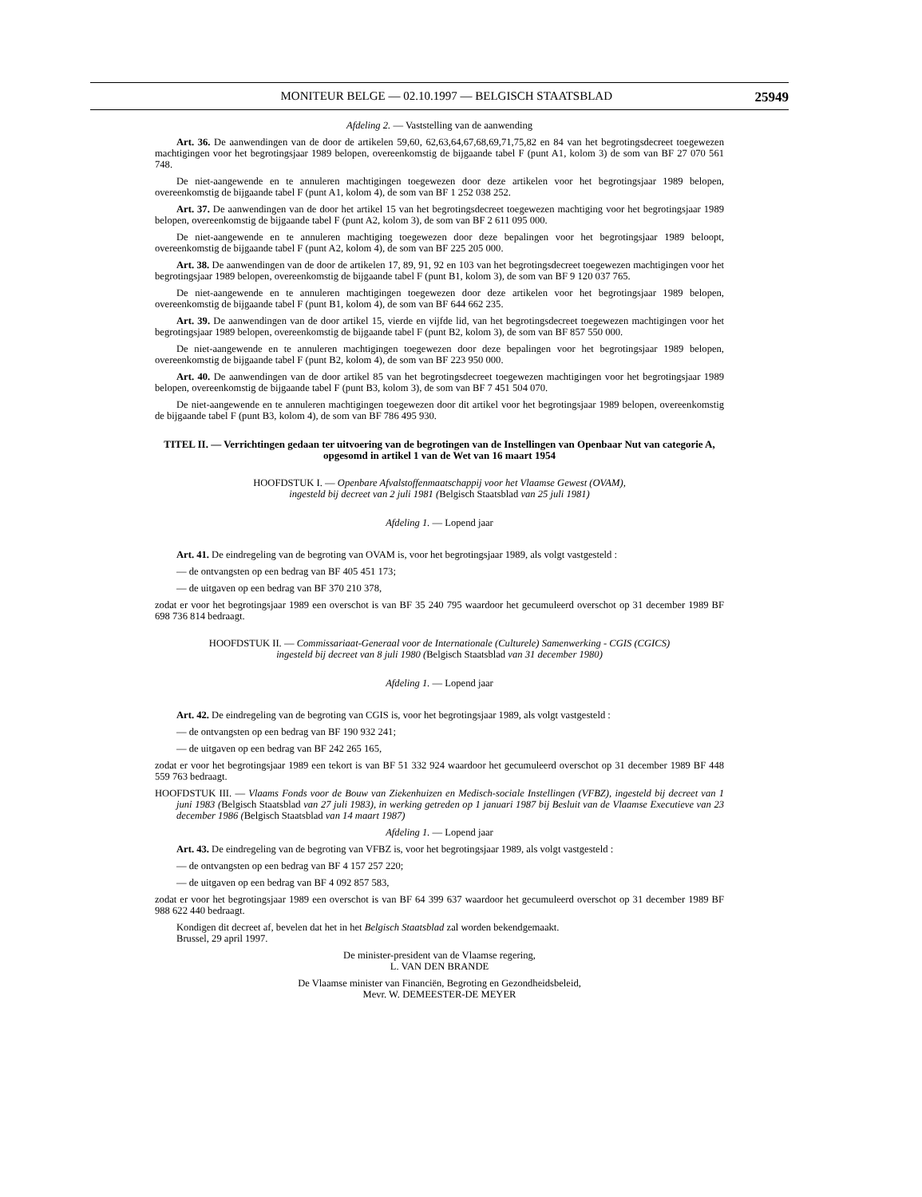MONITEUR BELGE — 02.10.1997 — BELGISCH STAATSBLAD 25949
Afdeling 2. — Vaststelling van de aanwending
Art. 36. De aanwendingen van de door de artikelen 59,60, 62,63,64,67,68,69,71,75,82 en 84 van het begrotingsdecreet toegewezen machtigingen voor het begrotingsjaar 1989 belopen, overeenkomstig de bijgaande tabel F (punt A1, kolom 3) de som van BF 27 070 561 748.
De niet-aangewende en te annuleren machtigingen toegewezen door deze artikelen voor het begrotingsjaar 1989 belopen, overeenkomstig de bijgaande tabel F (punt A1, kolom 4), de som van BF 1 252 038 252.
Art. 37. De aanwendingen van de door het artikel 15 van het begrotingsdecreet toegewezen machtiging voor het begrotingsjaar 1989 belopen, overeenkomstig de bijgaande tabel F (punt A2, kolom 3), de som van BF 2 611 095 000.
De niet-aangewende en te annuleren machtiging toegewezen door deze bepalingen voor het begrotingsjaar 1989 beloopt, overeenkomstig de bijgaande tabel F (punt A2, kolom 4), de som van BF 225 205 000.
Art. 38. De aanwendingen van de door de artikelen 17, 89, 91, 92 en 103 van het begrotingsdecreet toegewezen machtigingen voor het begrotingsjaar 1989 belopen, overeenkomstig de bijgaande tabel F (punt B1, kolom 3), de som van BF 9 120 037 765.
De niet-aangewende en te annuleren machtigingen toegewezen door deze artikelen voor het begrotingsjaar 1989 belopen, overeenkomstig de bijgaande tabel F (punt B1, kolom 4), de som van BF 644 662 235.
Art. 39. De aanwendingen van de door artikel 15, vierde en vijfde lid, van het begrotingsdecreet toegewezen machtigingen voor het begrotingsjaar 1989 belopen, overeenkomstig de bijgaande tabel F (punt B2, kolom 3), de som van BF 857 550 000.
De niet-aangewende en te annuleren machtigingen toegewezen door deze bepalingen voor het begrotingsjaar 1989 belopen, overeenkomstig de bijgaande tabel F (punt B2, kolom 4), de som van BF 223 950 000.
Art. 40. De aanwendingen van de door artikel 85 van het begrotingsdecreet toegewezen machtigingen voor het begrotingsjaar 1989 belopen, overeenkomstig de bijgaande tabel F (punt B3, kolom 3), de som van BF 7 451 504 070.
De niet-aangewende en te annuleren machtigingen toegewezen door dit artikel voor het begrotingsjaar 1989 belopen, overeenkomstig de bijgaande tabel F (punt B3, kolom 4), de som van BF 786 495 930.
TITEL II. — Verrichtingen gedaan ter uitvoering van de begrotingen van de Instellingen van Openbaar Nut van categorie A, opgesomd in artikel 1 van de Wet van 16 maart 1954
HOOFDSTUK I. — Openbare Afvalstoffenmaatschappij voor het Vlaamse Gewest (OVAM),
ingesteld bij decreet van 2 juli 1981 (Belgisch Staatsblad van 25 juli 1981)
Afdeling 1. — Lopend jaar
Art. 41. De eindregeling van de begroting van OVAM is, voor het begrotingsjaar 1989, als volgt vastgesteld :
— de ontvangsten op een bedrag van BF 405 451 173;
— de uitgaven op een bedrag van BF 370 210 378,
zodat er voor het begrotingsjaar 1989 een overschot is van BF 35 240 795 waardoor het gecumuleerd overschot op 31 december 1989 BF 698 736 814 bedraagt.
HOOFDSTUK II. — Commissariaat-Generaal voor de Internationale (Culturele) Samenwerking - CGIS (CGICS)
ingesteld bij decreet van 8 juli 1980 (Belgisch Staatsblad van 31 december 1980)
Afdeling 1. — Lopend jaar
Art. 42. De eindregeling van de begroting van CGIS is, voor het begrotingsjaar 1989, als volgt vastgesteld :
— de ontvangsten op een bedrag van BF 190 932 241;
— de uitgaven op een bedrag van BF 242 265 165,
zodat er voor het begrotingsjaar 1989 een tekort is van BF 51 332 924 waardoor het gecumuleerd overschot op 31 december 1989 BF 448 559 763 bedraagt.
HOOFDSTUK III. — Vlaams Fonds voor de Bouw van Ziekenhuizen en Medisch-sociale Instellingen (VFBZ), ingesteld bij decreet van 1 juni 1983 (Belgisch Staatsblad van 27 juli 1983), in werking getreden op 1 januari 1987 bij Besluit van de Vlaamse Executieve van 23 december 1986 (Belgisch Staatsblad van 14 maart 1987)
Afdeling 1. — Lopend jaar
Art. 43. De eindregeling van de begroting van VFBZ is, voor het begrotingsjaar 1989, als volgt vastgesteld :
— de ontvangsten op een bedrag van BF 4 157 257 220;
— de uitgaven op een bedrag van BF 4 092 857 583,
zodat er voor het begrotingsjaar 1989 een overschot is van BF 64 399 637 waardoor het gecumuleerd overschot op 31 december 1989 BF 988 622 440 bedraagt.
Kondigen dit decreet af, bevelen dat het in het Belgisch Staatsblad zal worden bekendgemaakt.
Brussel, 29 april 1997.
De minister-president van de Vlaamse regering,
L. VAN DEN BRANDE
De Vlaamse minister van Financiën, Begroting en Gezondheidsbeleid,
Mevr. W. DEMEESTER-DE MEYER